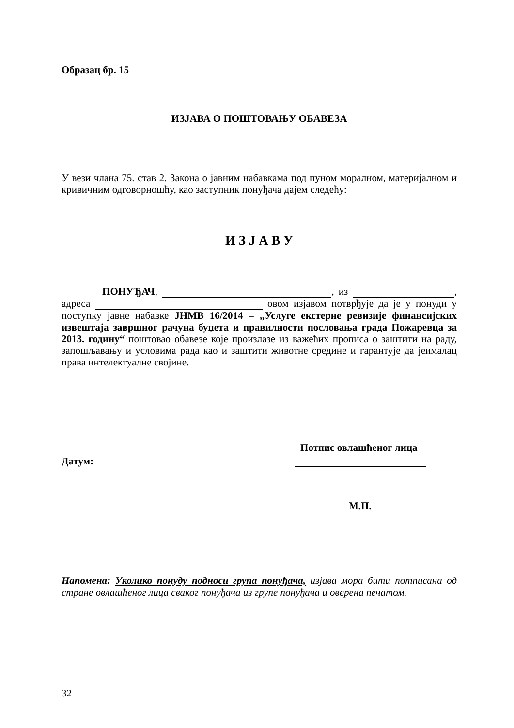Образац бр. 15
ИЗЈАВА О ПОШТОВАЊУ ОБАВЕЗА
У вези члана 75. став 2. Закона о јавним набавкама под пуном моралном, материјалном и кривичним одговорношћу, као заступник понуђача дајем следећу:
И З Ј А В У
ПОНУЂАЧ, , из , адреса овом изјавом потврђује да је у понуди у поступку јавне набавке ЈНМВ 16/2014 – „Услуге екстерне ревизије финансијских извештаја завршног рачуна буџета и правилности пословања града Пожаревца за 2013. годину“ поштовао обавезе које произлазе из важећих прописа о заштити на раду, запошљавању и условима рада као и заштити животне средине и гарантује да јеималац права интелектуалне својине.
Потпис овлашћеног лица
Датум:
М.П.
Напомена: Уколико понуду подноси група понуђача, изјава мора бити потписана од стране овлашћеног лица сваког понуђача из групе понуђача и оверена печатом.
32